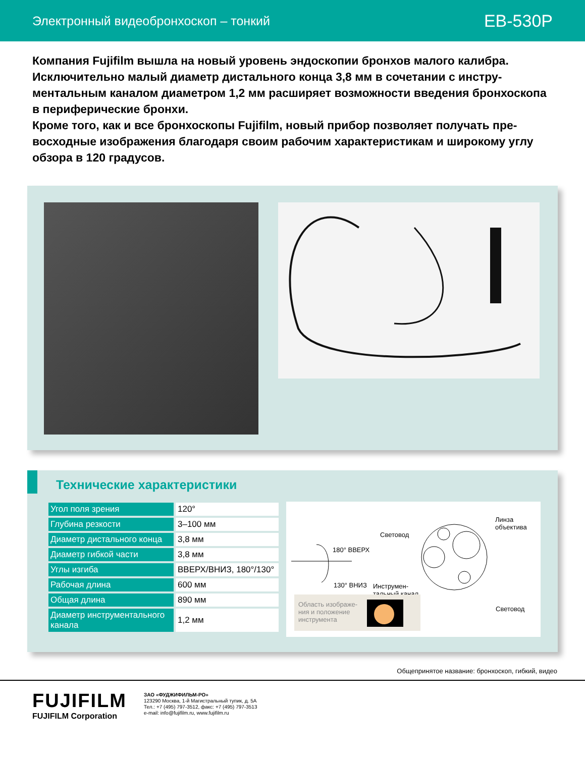Электронный видеобронхоскоп – тонкий
EB-530P
Компания Fujifilm вышла на новый уровень эндоскопии бронхов малого калибра. Исключительно малый диаметр дистального конца 3,8 мм в сочетании с инстру­ментальным каналом диаметром 1,2 мм расширяет возможности введения бронхо­скопа в периферические бронхи.
Кроме того, как и все бронхоскопы Fujifilm, новый прибор позволяет получать пре­восходные изображения благодаря своим рабочим характеристикам и широкому углу обзора в 120 градусов.
Технические характеристики
| Угол поля зрения | 120° |
| Глубина резкости | 3–100 мм |
| Диаметр дистального конца | 3,8 мм |
| Диаметр гибкой части | 3,8 мм |
| Углы изгиба | ВВЕРХ/ВНИЗ, 180°/130° |
| Рабочая длина | 600 мм |
| Общая длина | 890 мм |
| Диаметр инструментального канала | 1,2 мм |
Линза
объектива
Световод
180° ВВЕРХ
130° ВНИЗ Инструмен-
тальный канал
Световод
Область изображе-
ния и положение
инструмента
Общепринятое название: бронхоскоп, гибкий, видео
FUJIFILM
FUJIFILM Corporation
ЗАО «ФУДЖИФИЛЬМ-РО»
123290 Москва, 1-й Магистральный тупик, д. 5А
Тел.: +7 (495) 797-3512, факс: +7 (495) 797-3513
e-mail: info@fujifilm.ru, www.fujifilm.ru